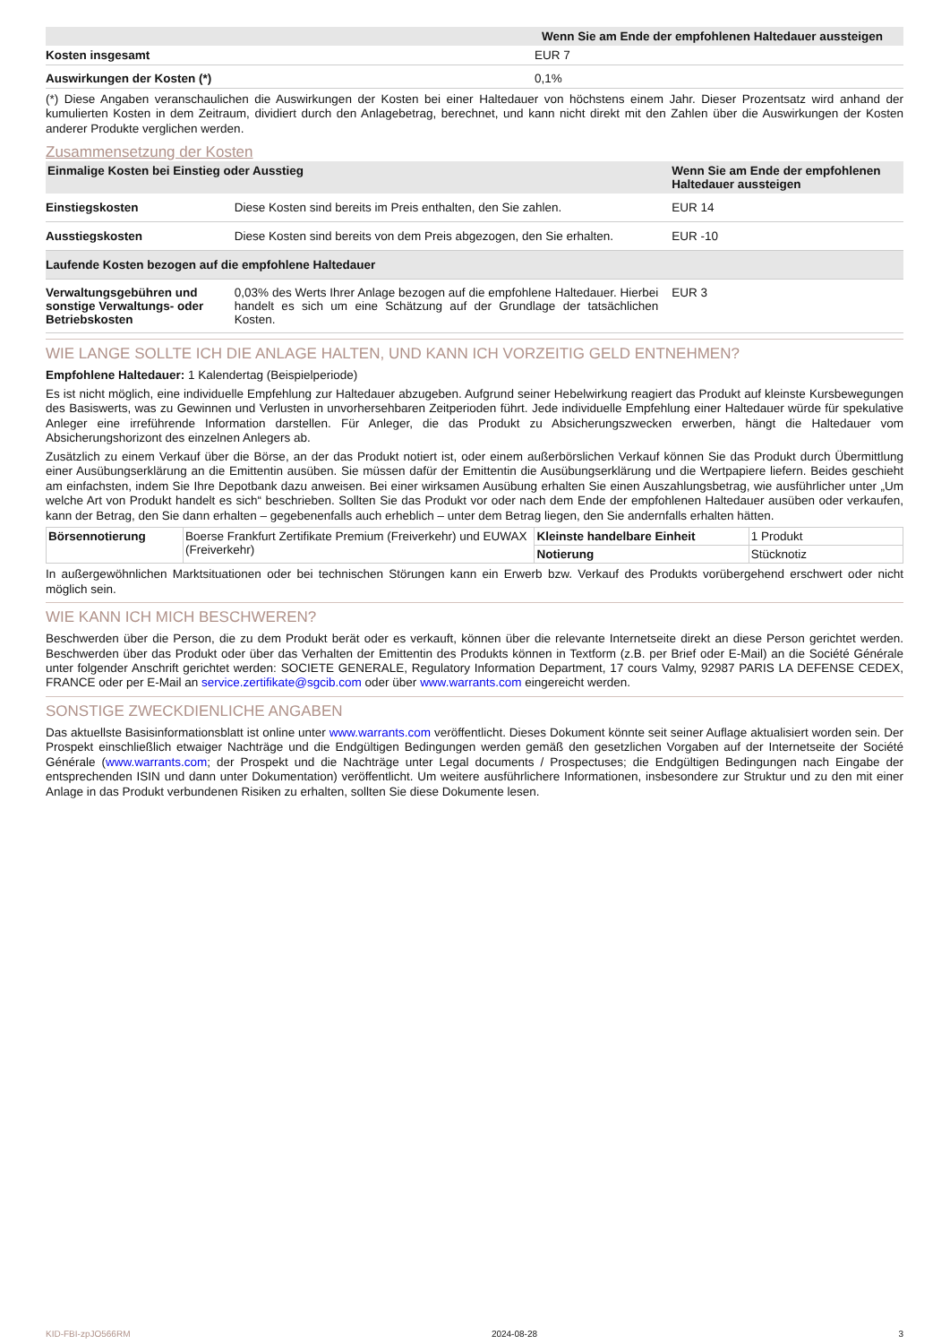| | Wenn Sie am Ende der empfohlenen Haltedauer aussteigen |
| --- | --- |
| Kosten insgesamt | EUR 7 |
| Auswirkungen der Kosten (*) | 0,1% |
(*) Diese Angaben veranschaulichen die Auswirkungen der Kosten bei einer Haltedauer von höchstens einem Jahr. Dieser Prozentsatz wird anhand der kumulierten Kosten in dem Zeitraum, dividiert durch den Anlagebetrag, berechnet, und kann nicht direkt mit den Zahlen über die Auswirkungen der Kosten anderer Produkte verglichen werden.
Zusammensetzung der Kosten
| Einmalige Kosten bei Einstieg oder Ausstieg | | Wenn Sie am Ende der empfohlenen Haltedauer aussteigen |
| --- | --- | --- |
| Einstiegskosten | Diese Kosten sind bereits im Preis enthalten, den Sie zahlen. | EUR 14 |
| Ausstiegskosten | Diese Kosten sind bereits von dem Preis abgezogen, den Sie erhalten. | EUR -10 |
| Laufende Kosten bezogen auf die empfohlene Haltedauer | | |
| Verwaltungsgebühren und sonstige Verwaltungs- oder Betriebskosten | 0,03% des Werts Ihrer Anlage bezogen auf die empfohlene Haltedauer. Hierbei handelt es sich um eine Schätzung auf der Grundlage der tatsächlichen Kosten. | EUR 3 |
WIE LANGE SOLLTE ICH DIE ANLAGE HALTEN, UND KANN ICH VORZEITIG GELD ENTNEHMEN?
Empfohlene Haltedauer: 1 Kalendertag (Beispielperiode)
Es ist nicht möglich, eine individuelle Empfehlung zur Haltedauer abzugeben. Aufgrund seiner Hebelwirkung reagiert das Produkt auf kleinste Kursbewegungen des Basiswerts, was zu Gewinnen und Verlusten in unvorhersehbaren Zeitperioden führt. Jede individuelle Empfehlung einer Haltedauer würde für spekulative Anleger eine irreführende Information darstellen. Für Anleger, die das Produkt zu Absicherungszwecken erwerben, hängt die Haltedauer vom Absicherungshorizont des einzelnen Anlegers ab.
Zusätzlich zu einem Verkauf über die Börse, an der das Produkt notiert ist, oder einem außerbörslichen Verkauf können Sie das Produkt durch Übermittlung einer Ausübungserklärung an die Emittentin ausüben. Sie müssen dafür der Emittentin die Ausübungserklärung und die Wertpapiere liefern. Beides geschieht am einfachsten, indem Sie Ihre Depotbank dazu anweisen. Bei einer wirksamen Ausübung erhalten Sie einen Auszahlungsbetrag, wie ausführlicher unter „Um welche Art von Produkt handelt es sich“ beschrieben. Sollten Sie das Produkt vor oder nach dem Ende der empfohlenen Haltedauer ausüben oder verkaufen, kann der Betrag, den Sie dann erhalten – gegebenenfalls auch erheblich – unter dem Betrag liegen, den Sie andernfalls erhalten hätten.
| Börsennotierung | Boerse Frankfurt Zertifikate Premium (Freiverkehr) und EUWAX (Freiverkehr) | Kleinste handelbare Einheit | 1 Produkt |
| | | Notierung | Stücknotiz |
In außergewöhnlichen Marktsituationen oder bei technischen Störungen kann ein Erwerb bzw. Verkauf des Produkts vorübergehend erschwert oder nicht möglich sein.
WIE KANN ICH MICH BESCHWEREN?
Beschwerden über die Person, die zu dem Produkt berät oder es verkauft, können über die relevante Internetseite direkt an diese Person gerichtet werden. Beschwerden über das Produkt oder über das Verhalten der Emittentin des Produkts können in Textform (z.B. per Brief oder E-Mail) an die Société Générale unter folgender Anschrift gerichtet werden: SOCIETE GENERALE, Regulatory Information Department, 17 cours Valmy, 92987 PARIS LA DEFENSE CEDEX, FRANCE oder per E-Mail an service.zertifikate@sgcib.com oder über www.warrants.com eingereicht werden.
SONSTIGE ZWECKDIENLICHE ANGABEN
Das aktuellste Basisinformationsblatt ist online unter www.warrants.com veröffentlicht. Dieses Dokument könnte seit seiner Auflage aktualisiert worden sein. Der Prospekt einschließlich etwaiger Nachträge und die Endgültigen Bedingungen werden gemäß den gesetzlichen Vorgaben auf der Internetseite der Société Générale (www.warrants.com; der Prospekt und die Nachträge unter Legal documents / Prospectuses; die Endgültigen Bedingungen nach Eingabe der entsprechenden ISIN und dann unter Dokumentation) veröffentlicht. Um weitere ausführlichere Informationen, insbesondere zur Struktur und zu den mit einer Anlage in das Produkt verbundenen Risiken zu erhalten, sollten Sie diese Dokumente lesen.
KID-FBI-zpJO566RM 2024-08-28 3